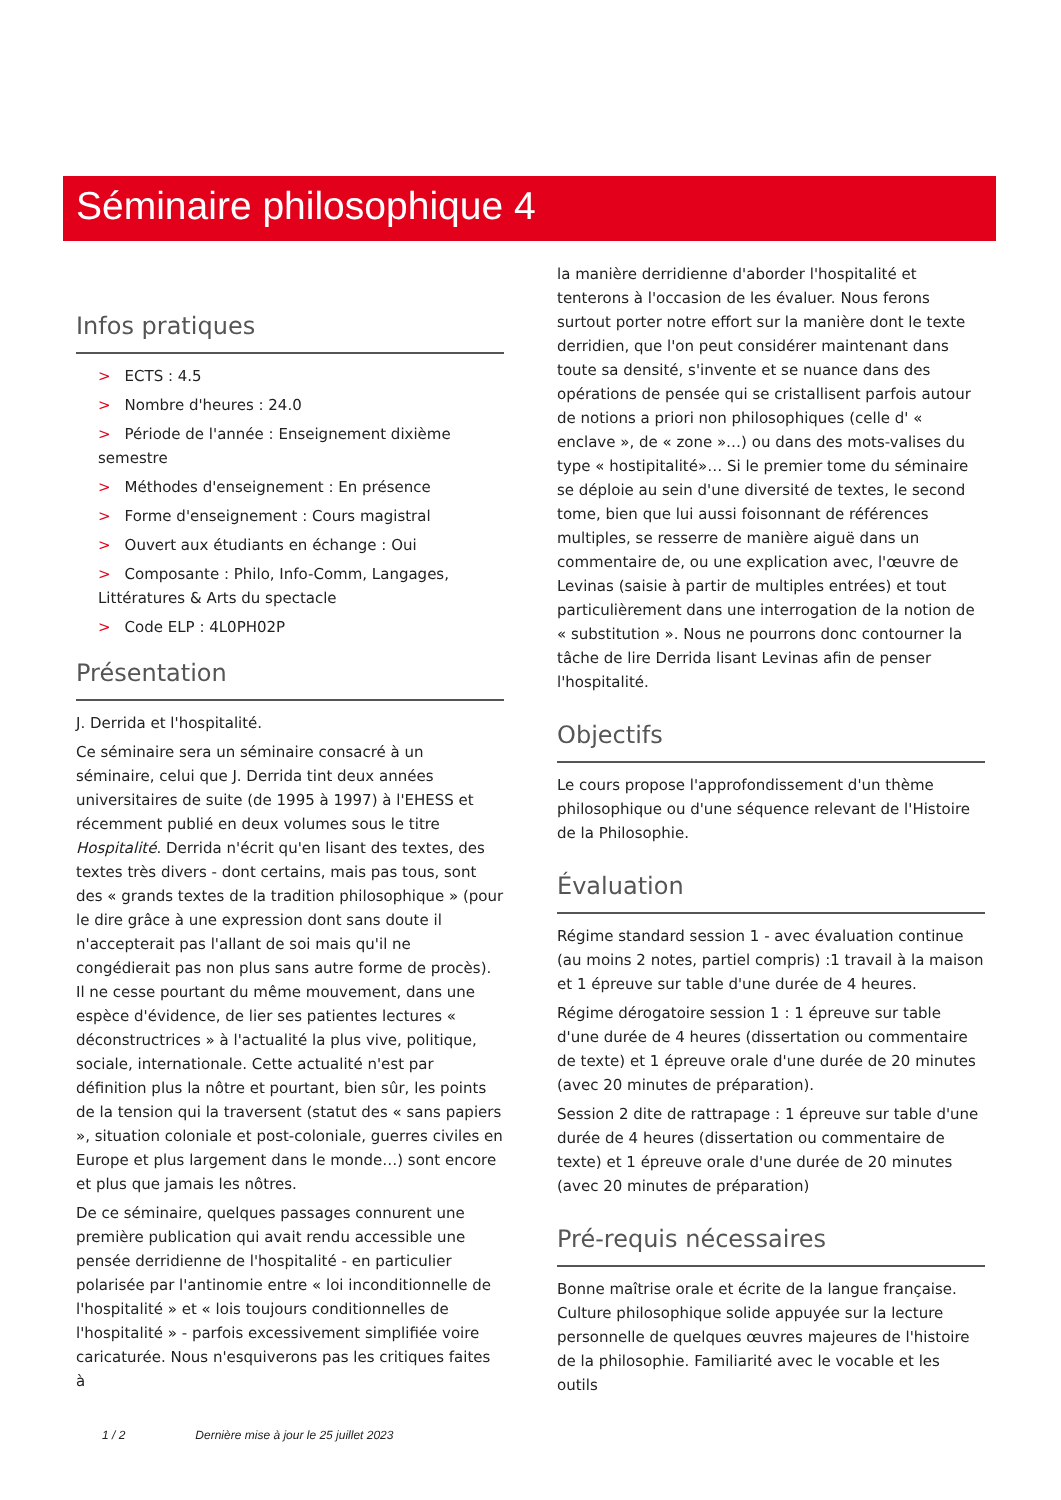Séminaire philosophique 4
Infos pratiques
> ECTS : 4.5
> Nombre d'heures : 24.0
> Période de l'année : Enseignement dixième semestre
> Méthodes d'enseignement : En présence
> Forme d'enseignement : Cours magistral
> Ouvert aux étudiants en échange : Oui
> Composante : Philo, Info-Comm, Langages, Littératures & Arts du spectacle
> Code ELP : 4L0PH02P
Présentation
J. Derrida et l'hospitalité.
Ce séminaire sera un séminaire consacré à un séminaire, celui que J. Derrida tint deux années universitaires de suite (de 1995 à 1997) à l'EHESS et récemment publié en deux volumes sous le titre Hospitalité. Derrida n'écrit qu'en lisant des textes, des textes très divers - dont certains, mais pas tous, sont des « grands textes de la tradition philosophique » (pour le dire grâce à une expression dont sans doute il n'accepterait pas l'allant de soi mais qu'il ne congédierait pas non plus sans autre forme de procès). Il ne cesse pourtant du même mouvement, dans une espèce d'évidence, de lier ses patientes lectures « déconstructrices » à l'actualité la plus vive, politique, sociale, internationale. Cette actualité n'est par définition plus la nôtre et pourtant, bien sûr, les points de la tension qui la traversent (statut des « sans papiers », situation coloniale et post-coloniale, guerres civiles en Europe et plus largement dans le monde…) sont encore et plus que jamais les nôtres.
De ce séminaire, quelques passages connurent une première publication qui avait rendu accessible une pensée derridienne de l'hospitalité - en particulier polarisée par l'antinomie entre « loi inconditionnelle de l'hospitalité » et « lois toujours conditionnelles de l'hospitalité » - parfois excessivement simplifiée voire caricaturée. Nous n'esquiverons pas les critiques faites à
la manière derridienne d'aborder l'hospitalité et tenterons à l'occasion de les évaluer. Nous ferons surtout porter notre effort sur la manière dont le texte derridien, que l'on peut considérer maintenant dans toute sa densité, s'invente et se nuance dans des opérations de pensée qui se cristallisent parfois autour de notions a priori non philosophiques (celle d' « enclave », de « zone »…) ou dans des mots-valises du type « hostipitalité»… Si le premier tome du séminaire se déploie au sein d'une diversité de textes, le second tome, bien que lui aussi foisonnant de références multiples, se resserre de manière aiguë dans un commentaire de, ou une explication avec, l'œuvre de Levinas (saisie à partir de multiples entrées) et tout particulièrement dans une interrogation de la notion de « substitution ». Nous ne pourrons donc contourner la tâche de lire Derrida lisant Levinas afin de penser l'hospitalité.
Objectifs
Le cours propose l'approfondissement d'un thème philosophique ou d'une séquence relevant de l'Histoire de la Philosophie.
Évaluation
Régime standard session 1 - avec évaluation continue (au moins 2 notes, partiel compris) :1 travail à la maison et 1 épreuve sur table d'une durée de 4 heures.
Régime dérogatoire session 1 : 1 épreuve sur table d'une durée de 4 heures (dissertation ou commentaire de texte) et 1 épreuve orale d'une durée de 20 minutes (avec 20 minutes de préparation).
Session 2 dite de rattrapage : 1 épreuve sur table d'une durée de 4 heures (dissertation ou commentaire de texte) et 1 épreuve orale d'une durée de 20 minutes (avec 20 minutes de préparation)
Pré-requis nécessaires
Bonne maîtrise orale et écrite de la langue française. Culture philosophique solide appuyée sur la lecture personnelle de quelques œuvres majeures de l'histoire de la philosophie. Familiarité avec le vocable et les outils
1 / 2 Dernière mise à jour le 25 juillet 2023